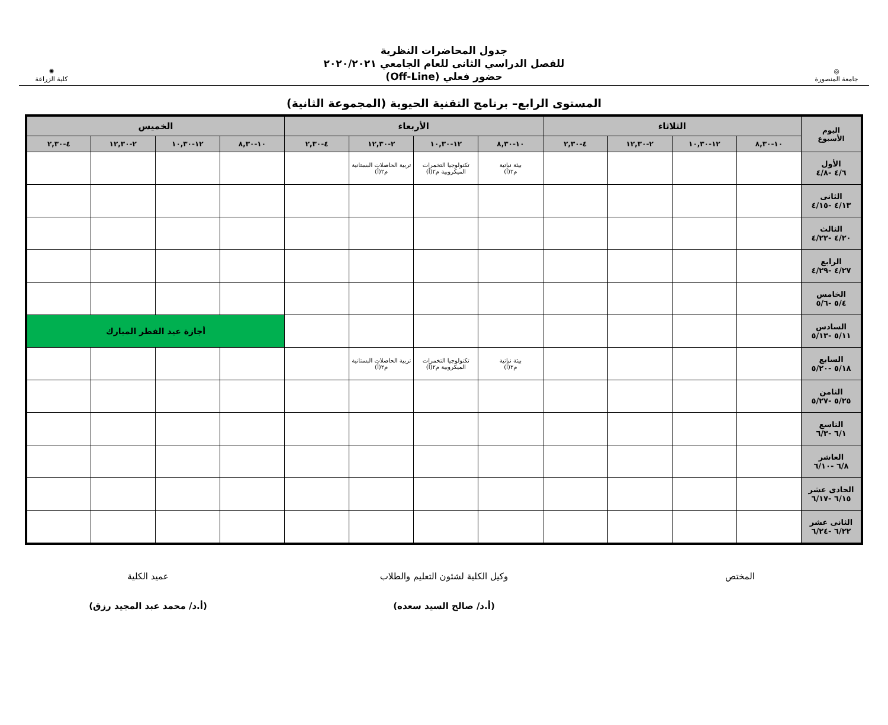◎
جامعة المنصورة
جدول المحاضرات النظرية
للفصل الدراسي الثانى للعام الجامعي ٢٠٢٠/٢٠٢١
حضور فعلي (Off-Line)
✺
كلية الزراعة
المستوى الرابع– برنامج التقنية الحيوية (المجموعة الثانية)
| اليوم الأسبوع | الثلاثاء | | | | الأربعاء | | | | الخميس | | | |
| --- | --- | --- | --- | --- | --- | --- | --- | --- | --- | --- | --- | --- |
| | ١٠-٨,٣٠ | ١٢-١٠,٣٠ | ٢-١٢,٣٠ | ٤-٢,٣٠ | ١٠-٨,٣٠ | ١٢-١٠,٣٠ | ٢-١٢,٣٠ | ٤-٢,٣٠ | ١٠-٨,٣٠ | ١٢-١٠,٣٠ | ٢-١٢,٣٠ | ٤-٢,٣٠ |
| الأول ٤/٦ -٤/٨ | | | | | بيئة نباتية م٢(أ) | تكنولوجيا التخمرات الميكروبية م٢(أ) | تربية الحاصلات البستانية م٢(أ) | | | | | |
| الثانى ٤/١٣ -٤/١٥ | | | | | | | | | | | | |
| الثالث ٤/٢٠ -٤/٢٢ | | | | | | | | | | | | |
| الرابع ٤/٢٧ -٤/٢٩ | | | | | | | | | | | | |
| الخامس ٥/٤ -٥/٦ | | | | | | | | | | | | |
| السادس ٥/١١ -٥/١٣ | | | | | | | | | أجازة عيد الفطر المبارك | | | |
| السابع ٥/١٨ -٥/٢٠ | | | | | بيئة نباتية م٢(أ) | تكنولوجيا التخمرات الميكروبية م٢(أ) | تربية الحاصلات البستانية م٢(أ) | | | | | |
| الثامن ٥/٢٥ -٥/٢٧ | | | | | | | | | | | | |
| التاسع ٦/١ -٦/٣ | | | | | | | | | | | | |
| العاشر ٦/٨ -٦/١٠ | | | | | | | | | | | | |
| الحادى عشر ٦/١٥ -٦/١٧ | | | | | | | | | | | | |
| الثانى عشر ٦/٢٢ -٦/٢٤ | | | | | | | | | | | | |
المختص
وكيل الكلية لشئون التعليم والطلاب
(أ.د/ صالح السيد سعده)
عميد الكلية
(أ.د/ محمد عبد المجيد رزق)